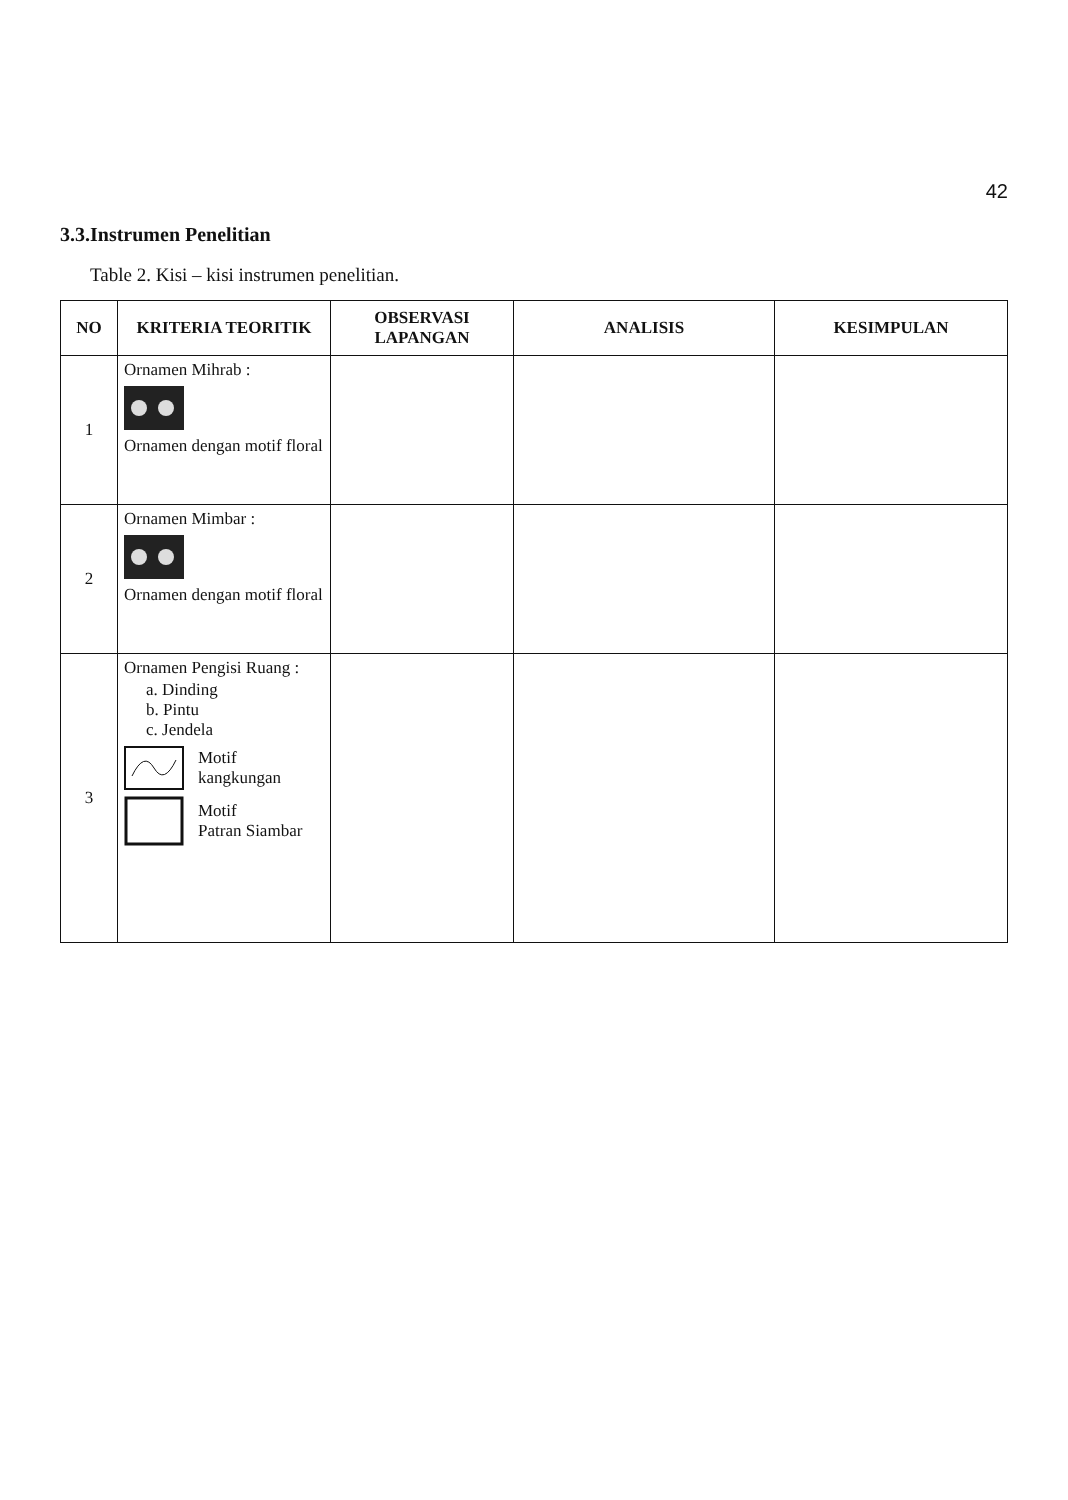42
3.3.Instrumen Penelitian
Table 2. Kisi – kisi instrumen penelitian.
| NO | KRITERIA TEORITIK | OBSERVASI LAPANGAN | ANALISIS | KESIMPULAN |
| --- | --- | --- | --- | --- |
| 1 | Ornamen Mihrab : Ornamen dengan motif floral | | | |
| 2 | Ornamen Mimbar : Ornamen dengan motif floral | | | |
| 3 | Ornamen Pengisi Ruang : a. Dinding b. Pintu c. Jendela Motif kangkungan Motif Patran Siambar | | | |